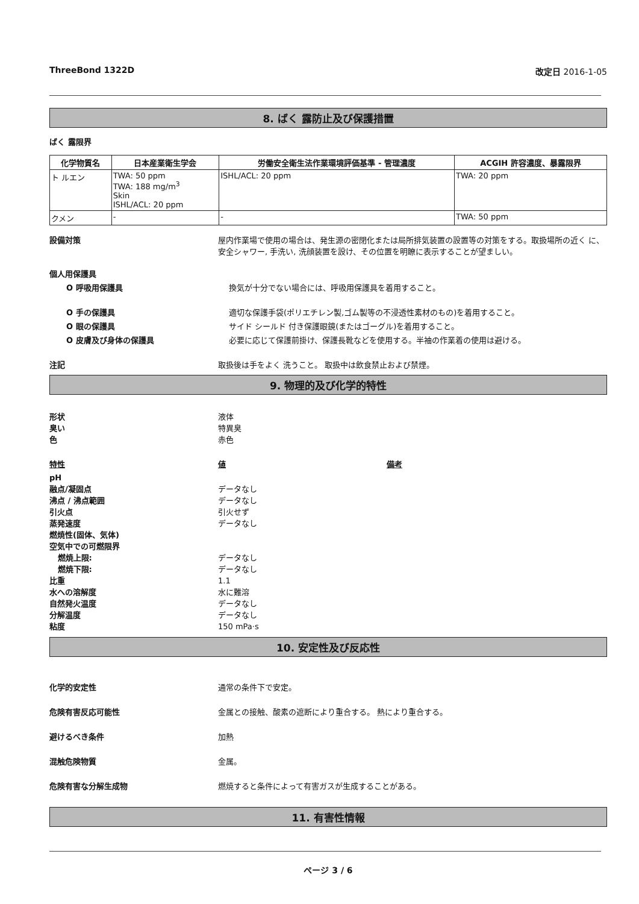ThreeBond 1322D 改定日 2016-1-05
8. ばく 露防止及び保護措置
ばく 露限界
| 化学物質名 | 日本産業衛生学会 | 労働安全衛生法作業環境評価基準 - 管理濃度 | ACGIH 許容濃度、暴露限界 |
| --- | --- | --- | --- |
| ト ルエン | TWA: 50 ppm TWA: 188 mg/m<sup>3</sup> Skin ISHL/ACL: 20 ppm | ISHL/ACL: 20 ppm | TWA: 20 ppm |
| クメン | - | - | TWA: 50 ppm |
設備対策 屋内作業場で使用の場合は、発生源の密閉化または局所排気装置の設置等の対策をする。取扱場所の近く に、安全シャワー, 手洗い, 洗顔装置を設け、その位置を明瞭に表示することが望ましい。
個人用保護具
O 呼吸用保護具 換気が十分でない場合には、呼吸用保護具を着用すること。
O 手の保護具 適切な保護手袋(ポリエチレン製,ゴム製等の不浸透性素材のもの)を着用すること。
O 眼の保護具 サイド シールド 付き保護眼鏡(またはゴーグル)を着用すること。
O 皮膚及び身体の保護具 必要に応じて保護前掛け、保護長靴などを使用する。半袖の作業着の使用は避ける。
注記 取扱後は手をよく 洗うこと。 取扱中は飲食禁止および禁煙。
9. 物理的及び化学的特性
形状
臭い
色
液体
特異臭
赤色
特性 値 備考
pH
融点/凝固点
沸点 / 沸点範囲
引火点
蒸発速度
燃焼性(固体、気体)
空気中での可燃限界
燃焼上限:
燃焼下限:
比重
水への溶解度
自然発火温度
分解温度
粘度
データなし
データなし
引火せず
データなし
データなし
データなし
1.1
水に難溶
データなし
データなし
150 mPa·s
10. 安定性及び反応性
化学的安定性 通常の条件下で安定。
危険有害反応可能性 金属との接触、酸素の遮断により重合する。 熱により重合する。
避けるべき条件 加熱
混触危険物質 金属。
危険有害な分解生成物 燃焼すると条件によって有害ガスが生成することがある。
11. 有害性情報
ページ 3 / 6